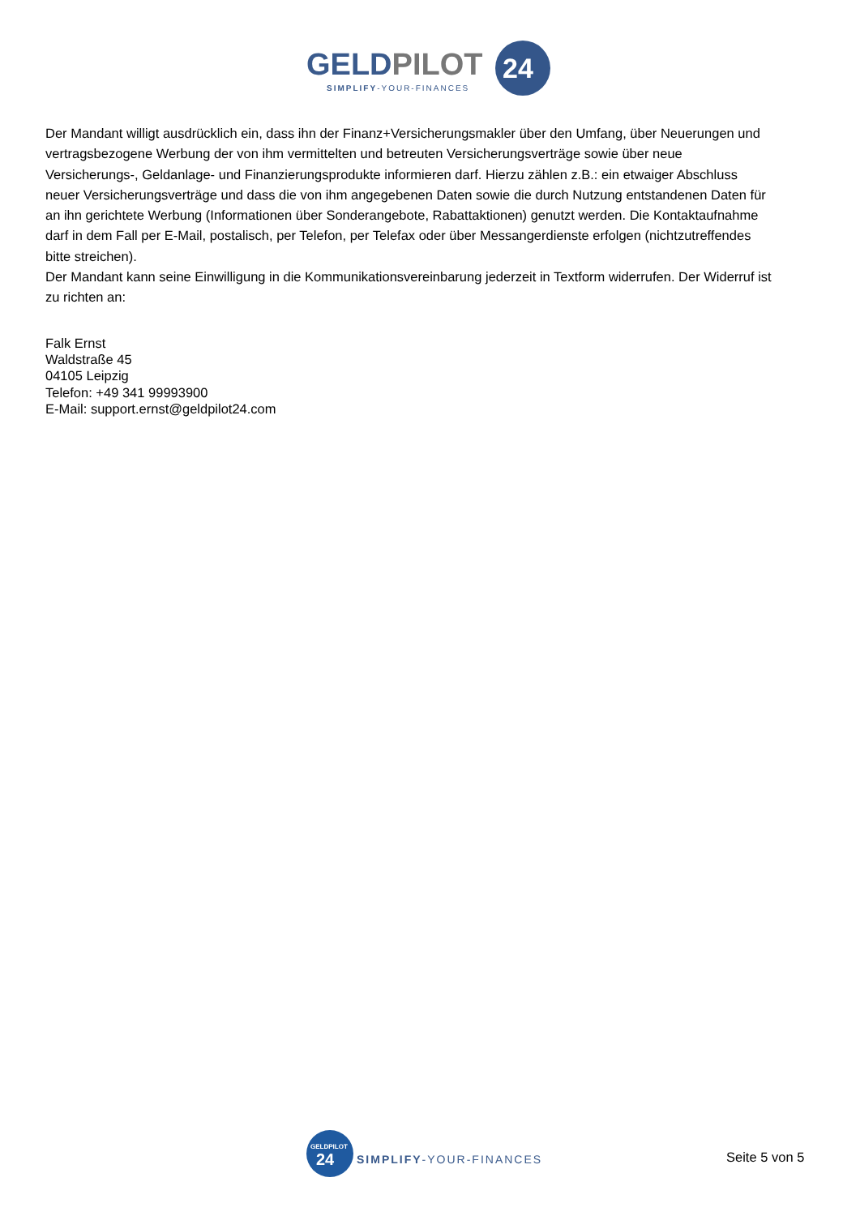GELDPILOT
24
SIMPLIFY-YOUR-FINANCES
Der Mandant willigt ausdrücklich ein, dass ihn der Finanz+Versicherungsmakler über den Umfang, über Neuerungen und vertragsbezogene Werbung der von ihm vermittelten und betreuten Versicherungsverträge sowie über neue Versicherungs-, Geldanlage- und Finanzierungsprodukte informieren darf. Hierzu zählen z.B.: ein etwaiger Abschluss neuer Versicherungsverträge und dass die von ihm angegebenen Daten sowie die durch Nutzung entstandenen Daten für an ihn gerichtete Werbung (Informationen über Sonderangebote, Rabattaktionen) genutzt werden. Die Kontaktaufnahme darf in dem Fall per E-Mail, postalisch, per Telefon, per Telefax oder über Messangerdienste erfolgen (nichtzutreffendes bitte streichen).
Der Mandant kann seine Einwilligung in die Kommunikationsvereinbarung jederzeit in Textform widerrufen. Der Widerruf ist zu richten an:
Falk Ernst
Waldstraße 45
04105 Leipzig
Telefon: +49 341 99993900
E-Mail: support.ernst@geldpilot24.com
GELDPILOT
24
SIMPLIFY-YOUR-FINANCES
Seite 5 von 5